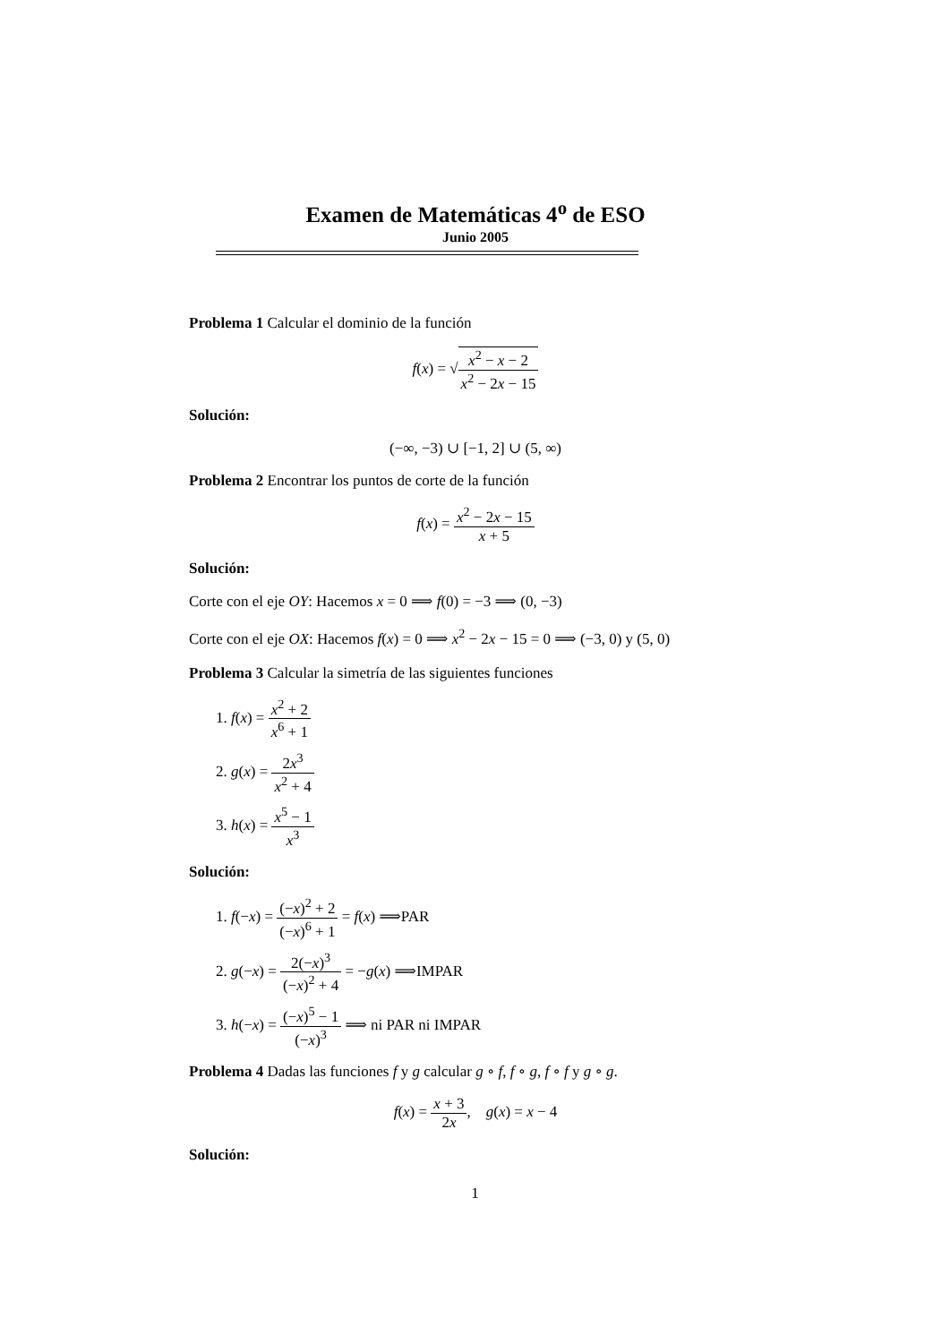Examen de Matemáticas 4<sup>o</sup> de ESO
Junio 2005
Problema 1 Calcular el dominio de la función
f(x) = √x<sup>2</sup> − x − 2 x<sup>2</sup> − 2x − 15
Solución:
(−∞, −3) ∪ [−1, 2] ∪ (5, ∞)
Problema 2 Encontrar los puntos de corte de la función
f(x) = x<sup>2</sup> − 2x − 15 x + 5
Solución:
Corte con el eje OY: Hacemos x = 0 ⟹ f(0) = −3 ⟹ (0, −3)
Corte con el eje OX: Hacemos f(x) = 0 ⟹ x<sup>2</sup> − 2x − 15 = 0 ⟹ (−3, 0) y (5, 0)
Problema 3 Calcular la simetría de las siguientes funciones
1. f(x) = x<sup>2</sup> + 2 x<sup>6</sup> + 1
2. g(x) = 2x<sup>3</sup> x<sup>2</sup> + 4
3. h(x) = x<sup>5</sup> − 1 x<sup>3</sup>
Solución:
1. f(−x) = (−x)<sup>2</sup> + 2 (−x)<sup>6</sup> + 1 = f(x) ⟹PAR
2. g(−x) = 2(−x)<sup>3</sup> (−x)<sup>2</sup> + 4 = −g(x) ⟹IMPAR
3. h(−x) = (−x)<sup>5</sup> − 1 (−x)<sup>3</sup> ⟹ ni PAR ni IMPAR
Problema 4 Dadas las funciones f y g calcular g ∘ f, f ∘ g, f ∘ f y g ∘ g.
f(x) = x + 3 2x, g(x) = x − 4
Solución:
1